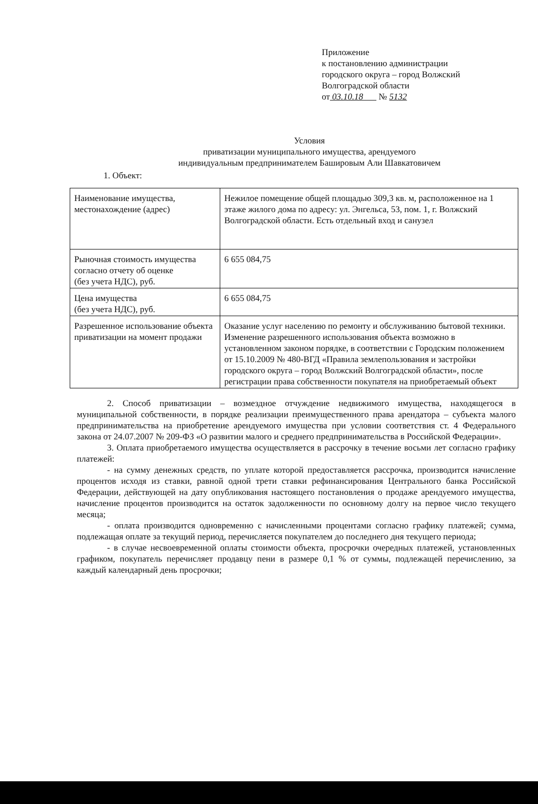Приложение
к постановлению администрации
городского округа – город Волжский
Волгоградской области
от 03.10.18 № 5132
Условия
приватизации муниципального имущества, арендуемого
индивидуальным предпринимателем Башировым Али Шавкатовичем
1. Объект:
| Наименование имущества, местонахождение (адрес) | Нежилое помещение общей площадью 309,3 кв. м, расположенное на 1 этаже жилого дома по адресу: ул. Энгельса, 53, пом. 1, г. Волжский Волгоградской области. Есть отдельный вход и санузел |
| Рыночная стоимость имущества согласно отчету об оценке (без учета НДС), руб. | 6 655 084,75 |
| Цена имущества (без учета НДС), руб. | 6 655 084,75 |
| Разрешенное использование объекта приватизации на момент продажи | Оказание услуг населению по ремонту и обслуживанию бытовой техники. Изменение разрешенного использования объекта возможно в установленном законом порядке, в соответствии с Городским положением от 15.10.2009 № 480-ВГД «Правила землепользования и застройки городского округа – город Волжский Волгоградской области», после регистрации права собственности покупателя на приобретаемый объект |
2. Способ приватизации – возмездное отчуждение недвижимого имущества, находящегося в муниципальной собственности, в порядке реализации преимущественного права арендатора – субъекта малого предпринимательства на приобретение арендуемого имущества при условии соответствия ст. 4 Федерального закона от 24.07.2007 № 209-ФЗ «О развитии малого и среднего предпринимательства в Российской Федерации».
3. Оплата приобретаемого имущества осуществляется в рассрочку в течение восьми лет согласно графику платежей:
- на сумму денежных средств, по уплате которой предоставляется рассрочка, производится начисление процентов исходя из ставки, равной одной трети ставки рефинансирования Центрального банка Российской Федерации, действующей на дату опубликования настоящего постановления о продаже арендуемого имущества, начисление процентов производится на остаток задолженности по основному долгу на первое число текущего месяца;
- оплата производится одновременно с начисленными процентами согласно графику платежей; сумма, подлежащая оплате за текущий период, перечисляется покупателем до последнего дня текущего периода;
- в случае несвоевременной оплаты стоимости объекта, просрочки очередных платежей, установленных графиком, покупатель перечисляет продавцу пени в размере 0,1 % от суммы, подлежащей перечислению, за каждый календарный день просрочки;